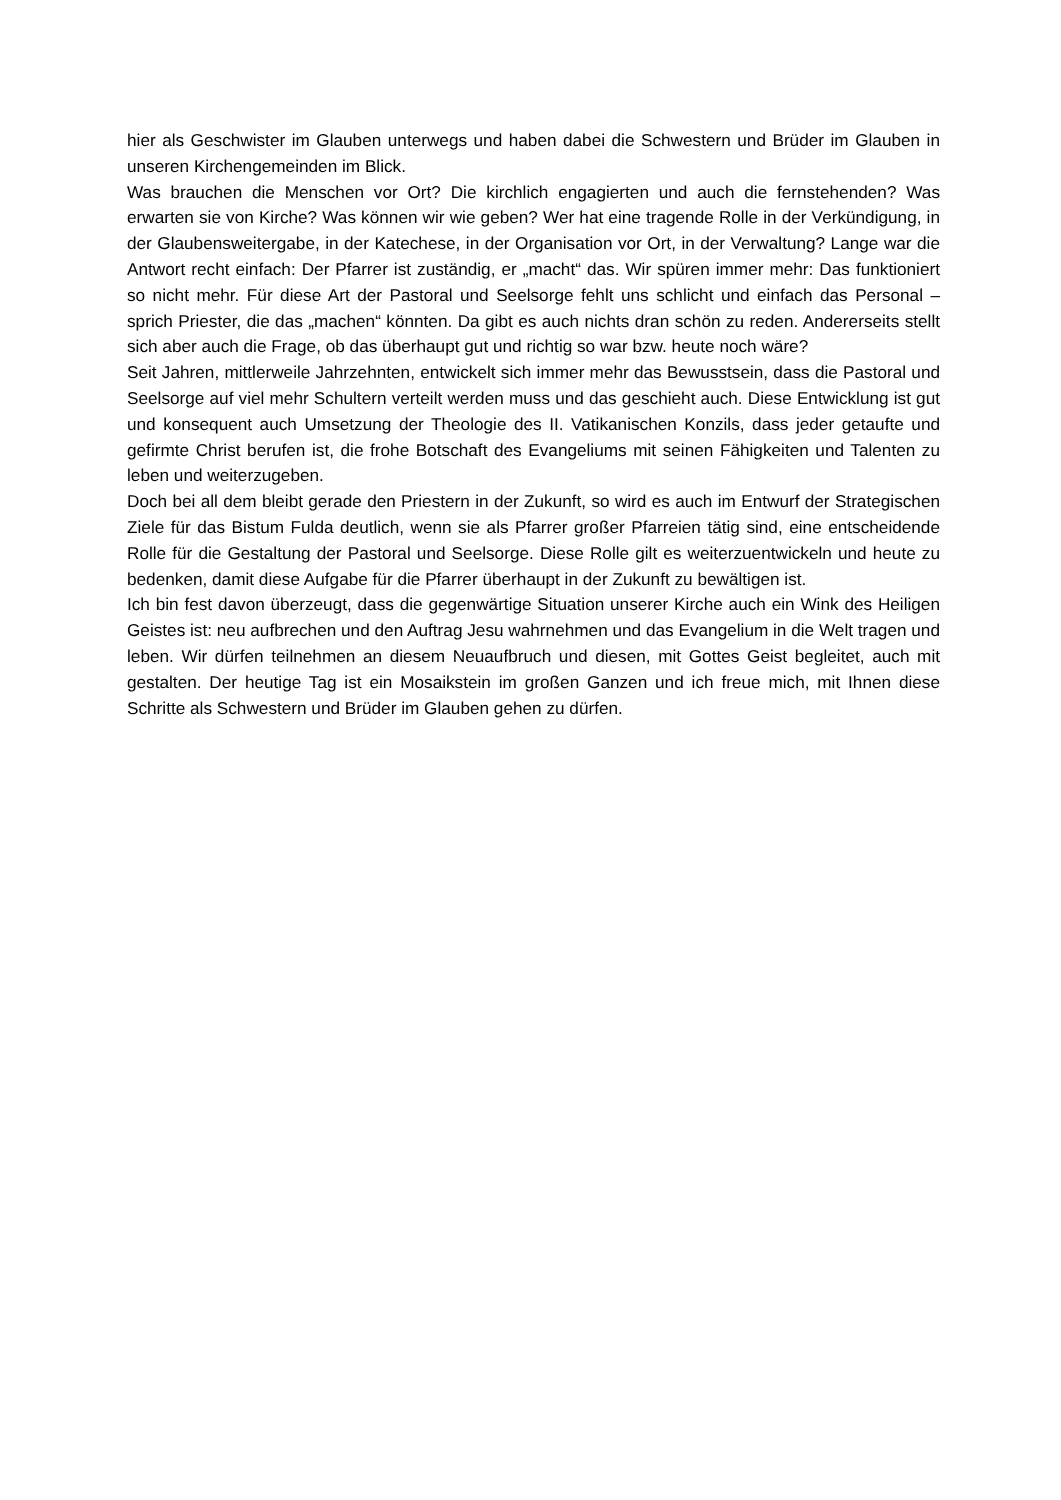hier als Geschwister im Glauben unterwegs und haben dabei die Schwestern und Brüder im Glauben in unseren Kirchengemeinden im Blick.
Was brauchen die Menschen vor Ort? Die kirchlich engagierten und auch die fernstehenden? Was erwarten sie von Kirche? Was können wir wie geben? Wer hat eine tragende Rolle in der Verkündigung, in der Glaubensweitergabe, in der Katechese, in der Organisation vor Ort, in der Verwaltung? Lange war die Antwort recht einfach: Der Pfarrer ist zuständig, er „macht“ das. Wir spüren immer mehr: Das funktioniert so nicht mehr. Für diese Art der Pastoral und Seelsorge fehlt uns schlicht und einfach das Personal – sprich Priester, die das „machen“ könnten. Da gibt es auch nichts dran schön zu reden. Andererseits stellt sich aber auch die Frage, ob das überhaupt gut und richtig so war bzw. heute noch wäre?
Seit Jahren, mittlerweile Jahrzehnten, entwickelt sich immer mehr das Bewusstsein, dass die Pastoral und Seelsorge auf viel mehr Schultern verteilt werden muss und das geschieht auch. Diese Entwicklung ist gut und konsequent auch Umsetzung der Theologie des II. Vatikanischen Konzils, dass jeder getaufte und gefirmte Christ berufen ist, die frohe Botschaft des Evangeliums mit seinen Fähigkeiten und Talenten zu leben und weiterzugeben.
Doch bei all dem bleibt gerade den Priestern in der Zukunft, so wird es auch im Entwurf der Strategischen Ziele für das Bistum Fulda deutlich, wenn sie als Pfarrer großer Pfarreien tätig sind, eine entscheidende Rolle für die Gestaltung der Pastoral und Seelsorge. Diese Rolle gilt es weiterzuentwickeln und heute zu bedenken, damit diese Aufgabe für die Pfarrer überhaupt in der Zukunft zu bewältigen ist.
Ich bin fest davon überzeugt, dass die gegenwärtige Situation unserer Kirche auch ein Wink des Heiligen Geistes ist: neu aufbrechen und den Auftrag Jesu wahrnehmen und das Evangelium in die Welt tragen und leben. Wir dürfen teilnehmen an diesem Neuaufbruch und diesen, mit Gottes Geist begleitet, auch mit gestalten. Der heutige Tag ist ein Mosaikstein im großen Ganzen und ich freue mich, mit Ihnen diese Schritte als Schwestern und Brüder im Glauben gehen zu dürfen.